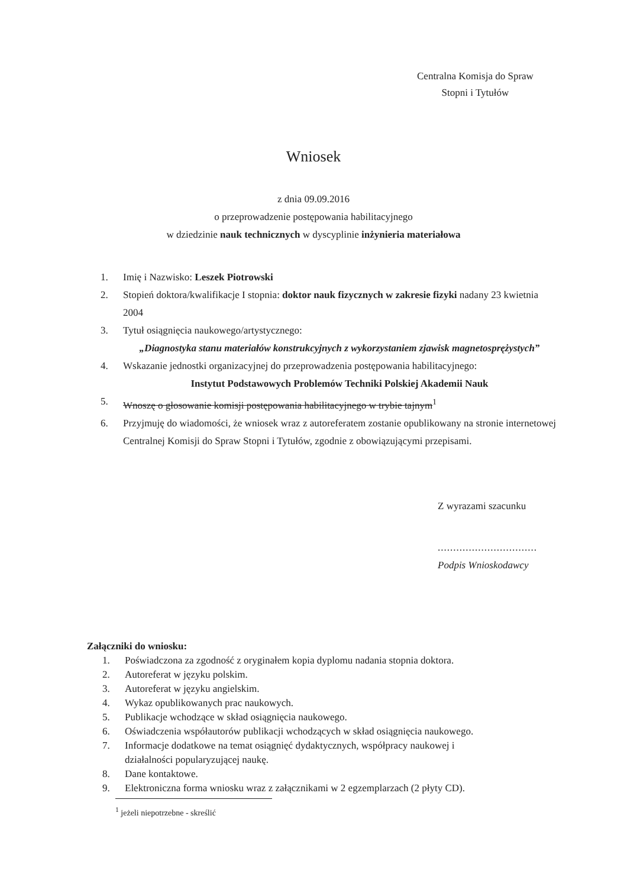Centralna Komisja do Spraw
Stopni i Tytułów
Wniosek
z dnia 09.09.2016
o przeprowadzenie postępowania habilitacyjnego
w dziedzinie nauk technicznych w dyscyplinie inżynieria materiałowa
1. Imię i Nazwisko: Leszek Piotrowski
2. Stopień doktora/kwalifikacje I stopnia: doktor nauk fizycznych w zakresie fizyki nadany 23 kwietnia 2004
3. Tytuł osiągnięcia naukowego/artystycznego:
„Diagnostyka stanu materiałów konstrukcyjnych z wykorzystaniem zjawisk magnetosprężystych”
4. Wskazanie jednostki organizacyjnej do przeprowadzenia postępowania habilitacyjnego:
Instytut Podstawowych Problemów Techniki Polskiej Akademii Nauk
5. Wnoszę o głosowanie komisji postępowania habilitacyjnego w trybie tajnym<sup>1</sup>
6. Przyjmuję do wiadomości, że wniosek wraz z autoreferatem zostanie opublikowany na stronie internetowej Centralnej Komisji do Spraw Stopni i Tytułów, zgodnie z obowiązującymi przepisami.
Z wyrazami szacunku
................................
Podpis Wnioskodawcy
Załączniki do wniosku:
1. Poświadczona za zgodność z oryginałem kopia dyplomu nadania stopnia doktora.
2. Autoreferat w języku polskim.
3. Autoreferat w języku angielskim.
4. Wykaz opublikowanych prac naukowych.
5. Publikacje wchodzące w skład osiągnięcia naukowego.
6. Oświadczenia współautorów publikacji wchodzących w skład osiągnięcia naukowego.
7. Informacje dodatkowe na temat osiągnięć dydaktycznych, współpracy naukowej i
działalności popularyzującej naukę.
8. Dane kontaktowe.
9. Elektroniczna forma wniosku wraz z załącznikami w 2 egzemplarzach (2 płyty CD).
<sup>1</sup> jeżeli niepotrzebne - skreślić